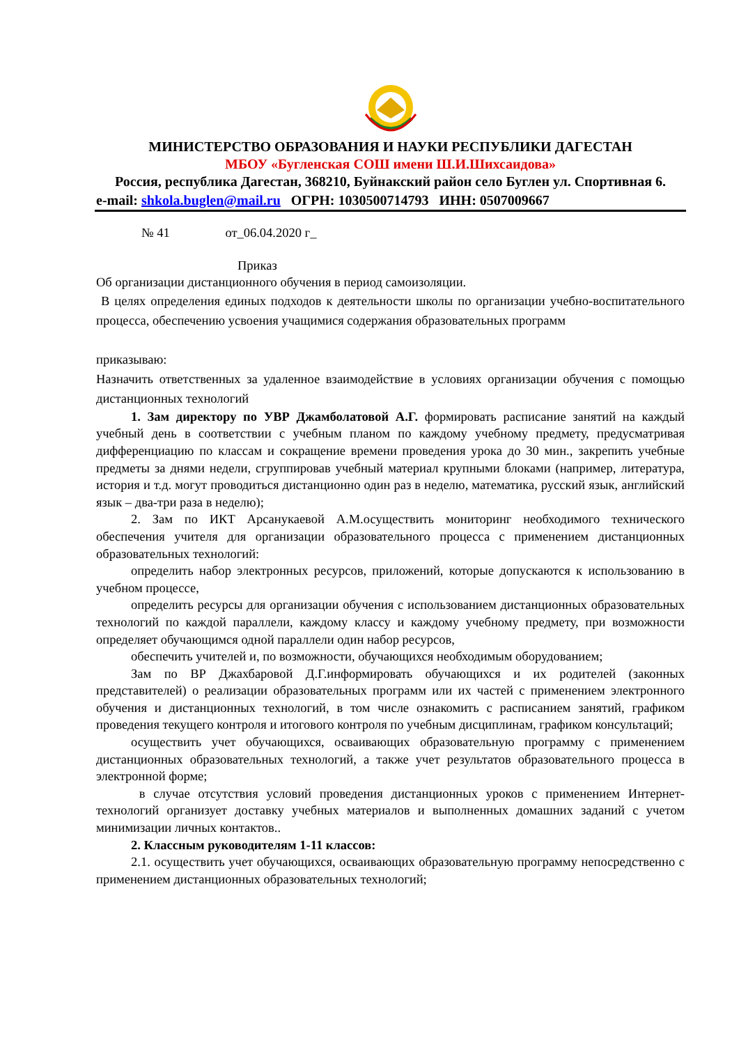МИНИСТЕРСТВО ОБРАЗОВАНИЯ И НАУКИ РЕСПУБЛИКИ ДАГЕСТАН
МБОУ «Бугленская СОШ имени Ш.И.Шихсаидова»
Россия, республика Дагестан, 368210, Буйнакский район село Буглен ул. Спортивная 6.
e-mail: shkola.buglen@mail.ru ОГРН: 1030500714793 ИНН: 0507009667
№ 41 от_06.04.2020 г_
Приказ
Об организации дистанционного обучения в период самоизоляции.
В целях определения единых подходов к деятельности школы по организации учебно-воспитательного процесса, обеспечению усвоения учащимися содержания образовательных программ
приказываю:
Назначить ответственных за удаленное взаимодействие в условиях организации обучения с помощью дистанционных технологий
1. Зам директору по УВР Джамболатовой А.Г. формировать расписание занятий на каждый учебный день в соответствии с учебным планом по каждому учебному предмету, предусматривая дифференциацию по классам и сокращение времени проведения урока до 30 мин., закрепить учебные предметы за днями недели, сгруппировав учебный материал крупными блоками (например, литература, история и т.д. могут проводиться дистанционно один раз в неделю, математика, русский язык, английский язык – два-три раза в неделю);
2. Зам по ИКТ Арсанукаевой А.М.осуществить мониторинг необходимого технического обеспечения учителя для организации образовательного процесса с применением дистанционных образовательных технологий:
определить набор электронных ресурсов, приложений, которые допускаются к использованию в учебном процессе,
определить ресурсы для организации обучения с использованием дистанционных образовательных технологий по каждой параллели, каждому классу и каждому учебному предмету, при возможности определяет обучающимся одной параллели один набор ресурсов,
обеспечить учителей и, по возможности, обучающихся необходимым оборудованием;
Зам по ВР Джахбаровой Д.Г.информировать обучающихся и их родителей (законных представителей) о реализации образовательных программ или их частей с применением электронного обучения и дистанционных технологий, в том числе ознакомить с расписанием занятий, графиком проведения текущего контроля и итогового контроля по учебным дисциплинам, графиком консультаций;
осуществить учет обучающихся, осваивающих образовательную программу с применением дистанционных образовательных технологий, а также учет результатов образовательного процесса в электронной форме;
в случае отсутствия условий проведения дистанционных уроков с применением Интернет-технологий организует доставку учебных материалов и выполненных домашних заданий с учетом минимизации личных контактов..
2. Классным руководителям 1-11 классов:
2.1. осуществить учет обучающихся, осваивающих образовательную программу непосредственно с применением дистанционных образовательных технологий;